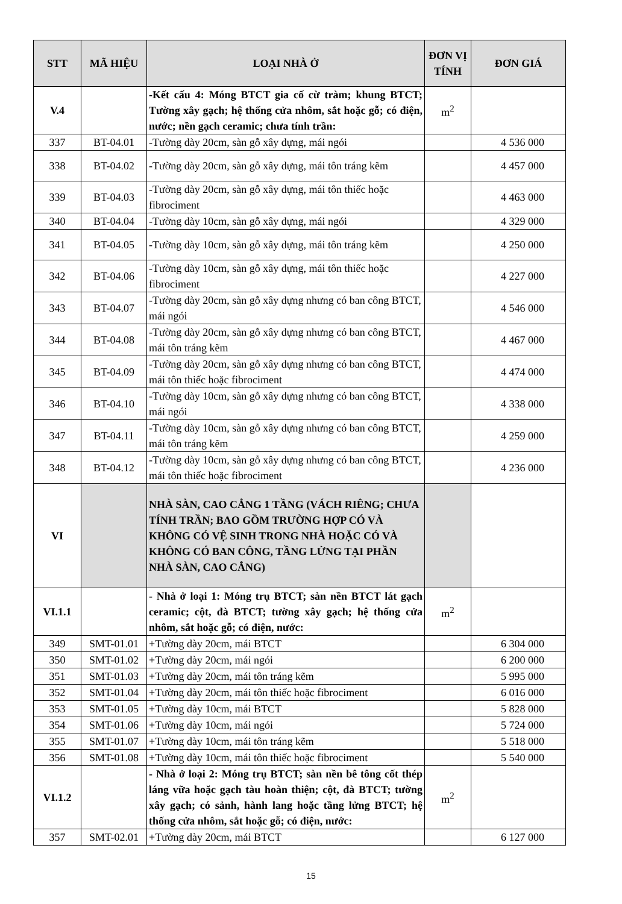| STT | MÃ HIỆU | LOẠI NHÀ Ở | ĐƠN VỊ TÍNH | ĐƠN GIÁ |
| --- | --- | --- | --- | --- |
| V.4 | | -Kết cấu 4: Móng BTCT gia cố cừ tràm; khung BTCT; Tường xây gạch; hệ thống cửa nhôm, sắt hoặc gỗ; có điện, nước; nền gạch ceramic; chưa tính trần: | m<sup>2</sup> | |
| 337 | BT-04.01 | -Tường dày 20cm, sàn gỗ xây dựng, mái ngói | | 4 536 000 |
| 338 | BT-04.02 | -Tường dày 20cm, sàn gỗ xây dựng, mái tôn tráng kẽm | | 4 457 000 |
| 339 | BT-04.03 | -Tường dày 20cm, sàn gỗ xây dựng, mái tôn thiếc hoặc fibrociment | | 4 463 000 |
| 340 | BT-04.04 | -Tường dày 10cm, sàn gỗ xây dựng, mái ngói | | 4 329 000 |
| 341 | BT-04.05 | -Tường dày 10cm, sàn gỗ xây dựng, mái tôn tráng kẽm | | 4 250 000 |
| 342 | BT-04.06 | -Tường dày 10cm, sàn gỗ xây dựng, mái tôn thiếc hoặc fibrociment | | 4 227 000 |
| 343 | BT-04.07 | -Tường dày 20cm, sàn gỗ xây dựng nhưng có ban công BTCT, mái ngói | | 4 546 000 |
| 344 | BT-04.08 | -Tường dày 20cm, sàn gỗ xây dựng nhưng có ban công BTCT, mái tôn tráng kẽm | | 4 467 000 |
| 345 | BT-04.09 | -Tường dày 20cm, sàn gỗ xây dựng nhưng có ban công BTCT, mái tôn thiếc hoặc fibrociment | | 4 474 000 |
| 346 | BT-04.10 | -Tường dày 10cm, sàn gỗ xây dựng nhưng có ban công BTCT, mái ngói | | 4 338 000 |
| 347 | BT-04.11 | -Tường dày 10cm, sàn gỗ xây dựng nhưng có ban công BTCT, mái tôn tráng kẽm | | 4 259 000 |
| 348 | BT-04.12 | -Tường dày 10cm, sàn gỗ xây dựng nhưng có ban công BTCT, mái tôn thiếc hoặc fibrociment | | 4 236 000 |
| VI | | NHÀ SÀN, CAO CẲNG 1 TẦNG (VÁCH RIÊNG; CHƯA TÍNH TRẦN; BAO GỒM TRƯỜNG HỢP CÓ VÀ KHÔNG CÓ VỆ SINH TRONG NHÀ HOẶC CÓ VÀ KHÔNG CÓ BAN CÔNG, TẦNG LỬNG TẠI PHẦN NHÀ SÀN, CAO CẲNG) | | |
| VI.1.1 | | - Nhà ở loại 1: Móng trụ BTCT; sàn nền BTCT lát gạch ceramic; cột, đà BTCT; tường xây gạch; hệ thống cửa nhôm, sắt hoặc gỗ; có điện, nước: | m<sup>2</sup> | |
| 349 | SMT-01.01 | +Tường dày 20cm, mái BTCT | | 6 304 000 |
| 350 | SMT-01.02 | +Tường dày 20cm, mái ngói | | 6 200 000 |
| 351 | SMT-01.03 | +Tường dày 20cm, mái tôn tráng kẽm | | 5 995 000 |
| 352 | SMT-01.04 | +Tường dày 20cm, mái tôn thiếc hoặc fibrociment | | 6 016 000 |
| 353 | SMT-01.05 | +Tường dày 10cm, mái BTCT | | 5 828 000 |
| 354 | SMT-01.06 | +Tường dày 10cm, mái ngói | | 5 724 000 |
| 355 | SMT-01.07 | +Tường dày 10cm, mái tôn tráng kẽm | | 5 518 000 |
| 356 | SMT-01.08 | +Tường dày 10cm, mái tôn thiếc hoặc fibrociment | | 5 540 000 |
| VI.1.2 | | - Nhà ở loại 2: Móng trụ BTCT; sàn nền bê tông cốt thép láng vữa hoặc gạch tàu hoàn thiện; cột, đà BTCT; tường xây gạch; có sảnh, hành lang hoặc tầng lửng BTCT; hệ thống cửa nhôm, sắt hoặc gỗ; có điện, nước: | m<sup>2</sup> | |
| 357 | SMT-02.01 | +Tường dày 20cm, mái BTCT | | 6 127 000 |
15